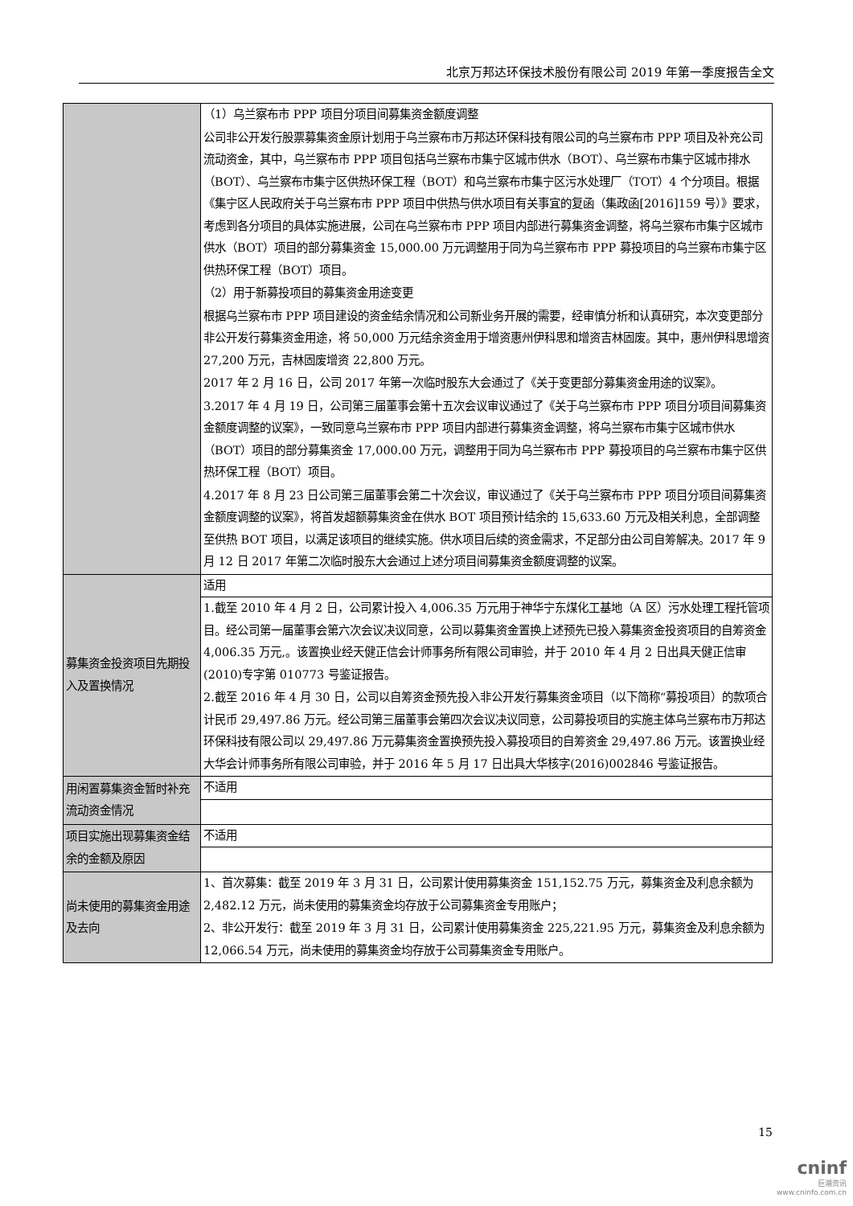北京万邦达环保技术股份有限公司 2019 年第一季度报告全文
| | （1）乌兰察布市 PPP 项目分项目间募集资金额度调整 公司非公开发行股票募集资金原计划用于乌兰察布市万邦达环保科技有限公司的乌兰察布市 PPP 项目及补充公司流动资金，其中，乌兰察布市 PPP 项目包括乌兰察布市集宁区城市供水（BOT）、乌兰察布市集宁区城市排水（BOT）、乌兰察布市集宁区供热环保工程（BOT）和乌兰察布市集宁区污水处理厂（TOT）4 个分项目。根据《集宁区人民政府关于乌兰察布市 PPP 项目中供热与供水项目有关事宜的复函（集政函[2016]159 号）》要求，考虑到各分项目的具体实施进展，公司在乌兰察布市 PPP 项目内部进行募集资金调整，将乌兰察布市集宁区城市供水（BOT）项目的部分募集资金 15,000.00 万元调整用于同为乌兰察布市 PPP 募投项目的乌兰察布市集宁区供热环保工程（BOT）项目。 （2）用于新募投项目的募集资金用途变更 根据乌兰察布市 PPP 项目建设的资金结余情况和公司新业务开展的需要，经审慎分析和认真研究，本次变更部分非公开发行募集资金用途，将 50,000 万元结余资金用于增资惠州伊科思和增资吉林固废。其中，惠州伊科思增资 27,200 万元，吉林固废增资 22,800 万元。 2017 年 2 月 16 日，公司 2017 年第一次临时股东大会通过了《关于变更部分募集资金用途的议案》。 3.2017 年 4 月 19 日，公司第三届董事会第十五次会议审议通过了《关于乌兰察布市 PPP 项目分项目间募集资金额度调整的议案》，一致同意乌兰察布市 PPP 项目内部进行募集资金调整，将乌兰察布市集宁区城市供水（BOT）项目的部分募集资金 17,000.00 万元，调整用于同为乌兰察布市 PPP 募投项目的乌兰察布市集宁区供热环保工程（BOT）项目。 4.2017 年 8 月 23 日公司第三届董事会第二十次会议，审议通过了《关于乌兰察布市 PPP 项目分项目间募集资金额度调整的议案》，将首发超额募集资金在供水 BOT 项目预计结余的 15,633.60 万元及相关利息，全部调整至供热 BOT 项目，以满足该项目的继续实施。供水项目后续的资金需求，不足部分由公司自筹解决。2017 年 9 月 12 日 2017 年第二次临时股东大会通过上述分项目间募集资金额度调整的议案。 |
| 募集资金投资项目先期投入及置换情况 | 适用 |
| | 1.截至 2010 年 4 月 2 日，公司累计投入 4,006.35 万元用于神华宁东煤化工基地（A 区）污水处理工程托管项目。经公司第一届董事会第六次会议决议同意，公司以募集资金置换上述预先已投入募集资金投资项目的自筹资金 4,006.35 万元,。该置换业经天健正信会计师事务所有限公司审验，并于 2010 年 4 月 2 日出具天健正信审(2010)专字第 010773 号鉴证报告。 2.截至 2016 年 4 月 30 日，公司以自筹资金预先投入非公开发行募集资金项目（以下简称“募投项目）的款项合计民币 29,497.86 万元。经公司第三届董事会第四次会议决议同意，公司募投项目的实施主体乌兰察布市万邦达环保科技有限公司以 29,497.86 万元募集资金置换预先投入募投项目的自筹资金 29,497.86 万元。该置换业经大华会计师事务所有限公司审验，并于 2016 年 5 月 17 日出具大华核字(2016)002846 号鉴证报告。 |
| 用闲置募集资金暂时补充流动资金情况 | 不适用 |
| 项目实施出现募集资金结余的金额及原因 | 不适用 |
| 尚未使用的募集资金用途及去向 | 1、首次募集：截至 2019 年 3 月 31 日，公司累计使用募集资金 151,152.75 万元，募集资金及利息余额为 2,482.12 万元，尚未使用的募集资金均存放于公司募集资金专用账户； 2、非公开发行：截至 2019 年 3 月 31 日，公司累计使用募集资金 225,221.95 万元，募集资金及利息余额为 12,066.54 万元，尚未使用的募集资金均存放于公司募集资金专用账户。 |
15
cninf
巨潮资讯
www.cninfo.com.cn